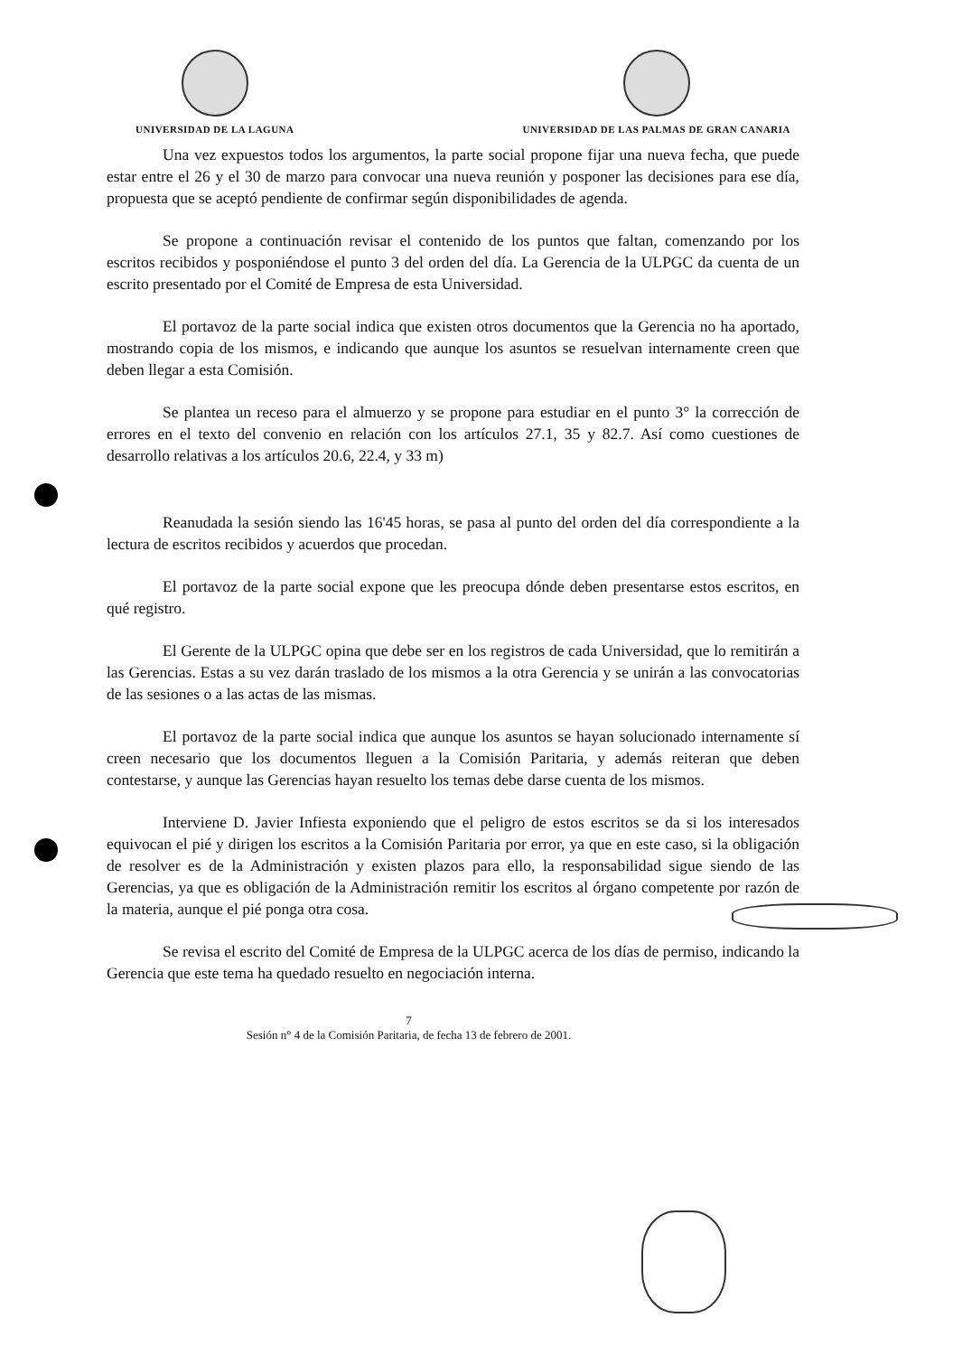UNIVERSIDAD DE LA LAGUNA UNIVERSIDAD DE LAS PALMAS DE GRAN CANARIA
Una vez expuestos todos los argumentos, la parte social propone fijar una nueva fecha, que puede estar entre el 26 y el 30 de marzo para convocar una nueva reunión y posponer las decisiones para ese día, propuesta que se aceptó pendiente de confirmar según disponibilidades de agenda.
Se propone a continuación revisar el contenido de los puntos que faltan, comenzando por los escritos recibidos y posponiéndose el punto 3 del orden del día. La Gerencia de la ULPGC da cuenta de un escrito presentado por el Comité de Empresa de esta Universidad.
El portavoz de la parte social indica que existen otros documentos que la Gerencia no ha aportado, mostrando copia de los mismos, e indicando que aunque los asuntos se resuelvan internamente creen que deben llegar a esta Comisión.
Se plantea un receso para el almuerzo y se propone para estudiar en el punto 3° la corrección de errores en el texto del convenio en relación con los artículos 27.1, 35 y 82.7. Así como cuestiones de desarrollo relativas a los artículos 20.6, 22.4, y 33 m)
Reanudada la sesión siendo las 16'45 horas, se pasa al punto del orden del día correspondiente a la lectura de escritos recibidos y acuerdos que procedan.
El portavoz de la parte social expone que les preocupa dónde deben presentarse estos escritos, en qué registro.
El Gerente de la ULPGC opina que debe ser en los registros de cada Universidad, que lo remitirán a las Gerencias. Estas a su vez darán traslado de los mismos a la otra Gerencia y se unirán a las convocatorias de las sesiones o a las actas de las mismas.
El portavoz de la parte social indica que aunque los asuntos se hayan solucionado internamente sí creen necesario que los documentos lleguen a la Comisión Paritaria, y además reiteran que deben contestarse, y aunque las Gerencias hayan resuelto los temas debe darse cuenta de los mismos.
Interviene D. Javier Infiesta exponiendo que el peligro de estos escritos se da si los interesados equivocan el pié y dirigen los escritos a la Comisión Paritaria por error, ya que en este caso, si la obligación de resolver es de la Administración y existen plazos para ello, la responsabilidad sigue siendo de las Gerencias, ya que es obligación de la Administración remitir los escritos al órgano competente por razón de la materia, aunque el pié ponga otra cosa.
Se revisa el escrito del Comité de Empresa de la ULPGC acerca de los días de permiso, indicando la Gerencia que este tema ha quedado resuelto en negociación interna.
7
Sesión n° 4 de la Comisión Paritaria, de fecha 13 de febrero de 2001.